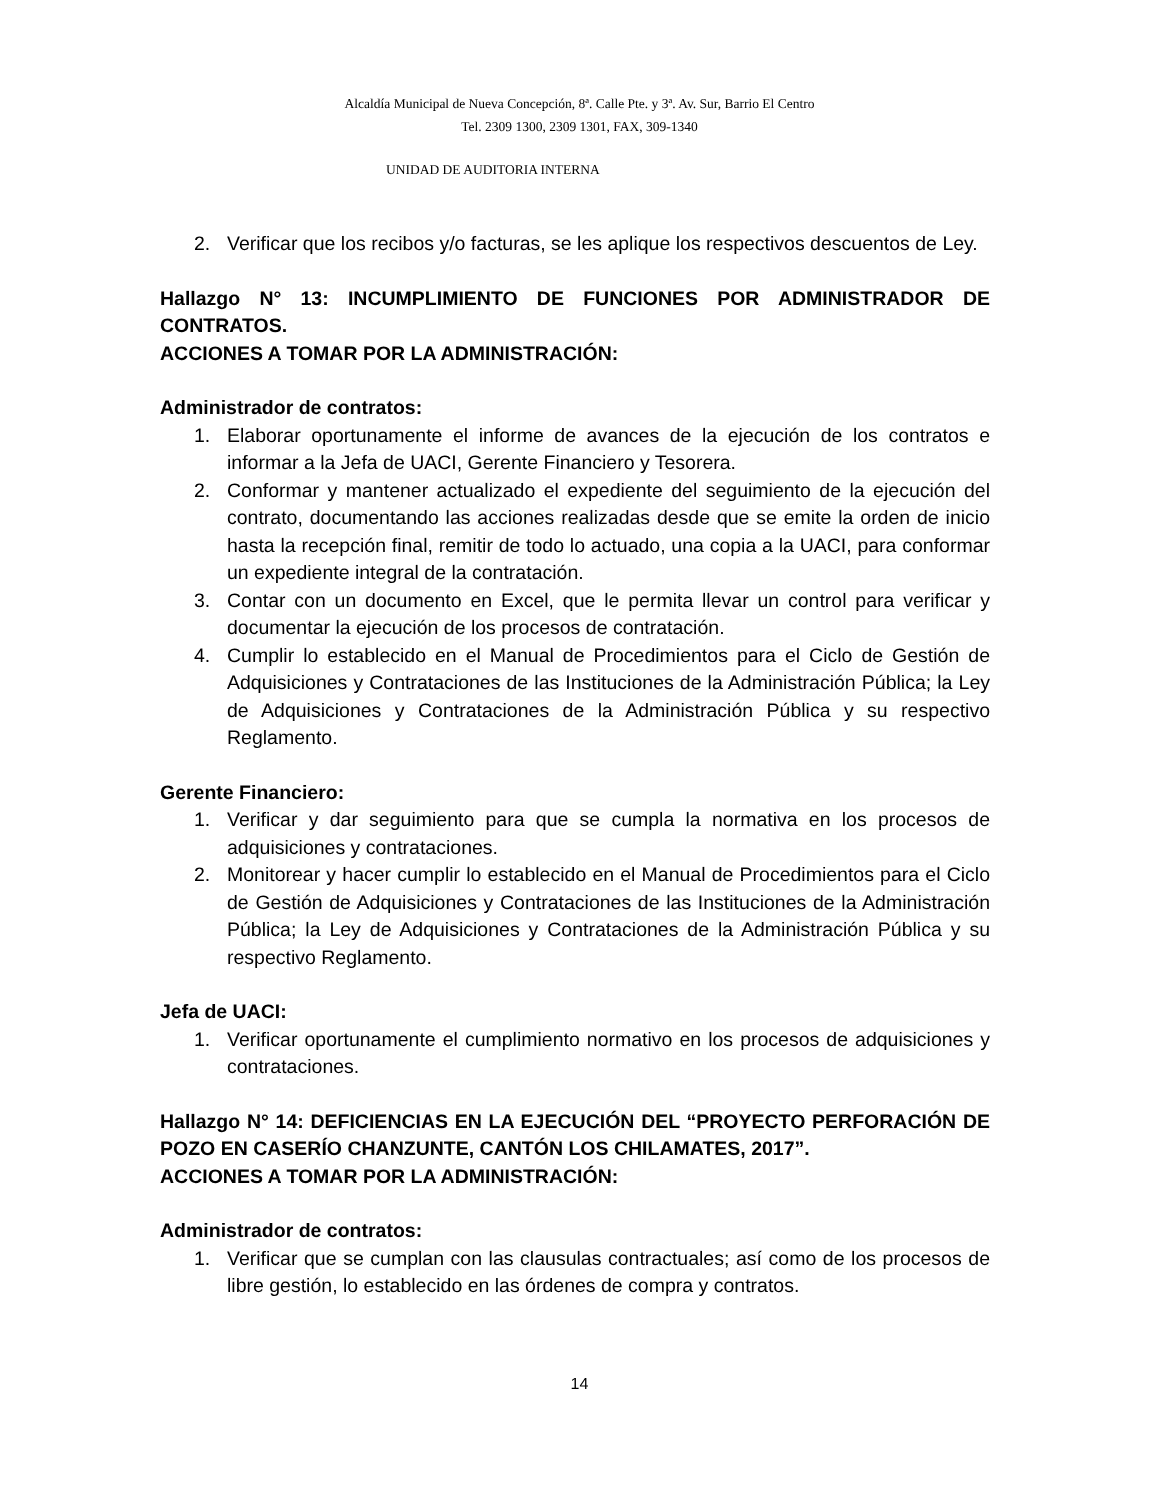Alcaldía Municipal de Nueva Concepción, 8ª. Calle Pte. y 3ª. Av. Sur, Barrio El Centro
Tel. 2309 1300, 2309 1301, FAX, 309-1340
UNIDAD DE AUDITORIA INTERNA
2. Verificar que los recibos y/o facturas, se les aplique los respectivos descuentos de Ley.
Hallazgo N° 13: INCUMPLIMIENTO DE FUNCIONES POR ADMINISTRADOR DE CONTRATOS.
ACCIONES A TOMAR POR LA ADMINISTRACIÓN:
Administrador de contratos:
1. Elaborar oportunamente el informe de avances de la ejecución de los contratos e informar a la Jefa de UACI, Gerente Financiero y Tesorera.
2. Conformar y mantener actualizado el expediente del seguimiento de la ejecución del contrato, documentando las acciones realizadas desde que se emite la orden de inicio hasta la recepción final, remitir de todo lo actuado, una copia a la UACI, para conformar un expediente integral de la contratación.
3. Contar con un documento en Excel, que le permita llevar un control para verificar y documentar la ejecución de los procesos de contratación.
4. Cumplir lo establecido en el Manual de Procedimientos para el Ciclo de Gestión de Adquisiciones y Contrataciones de las Instituciones de la Administración Pública; la Ley de Adquisiciones y Contrataciones de la Administración Pública y su respectivo Reglamento.
Gerente Financiero:
1. Verificar y dar seguimiento para que se cumpla la normativa en los procesos de adquisiciones y contrataciones.
2. Monitorear y hacer cumplir lo establecido en el Manual de Procedimientos para el Ciclo de Gestión de Adquisiciones y Contrataciones de las Instituciones de la Administración Pública; la Ley de Adquisiciones y Contrataciones de la Administración Pública y su respectivo Reglamento.
Jefa de UACI:
1. Verificar oportunamente el cumplimiento normativo en los procesos de adquisiciones y contrataciones.
Hallazgo N° 14: DEFICIENCIAS EN LA EJECUCIÓN DEL “PROYECTO PERFORACIÓN DE POZO EN CASERÍO CHANZUNTE, CANTÓN LOS CHILAMATES, 2017”.
ACCIONES A TOMAR POR LA ADMINISTRACIÓN:
Administrador de contratos:
1. Verificar que se cumplan con las clausulas contractuales; así como de los procesos de libre gestión, lo establecido en las órdenes de compra y contratos.
14